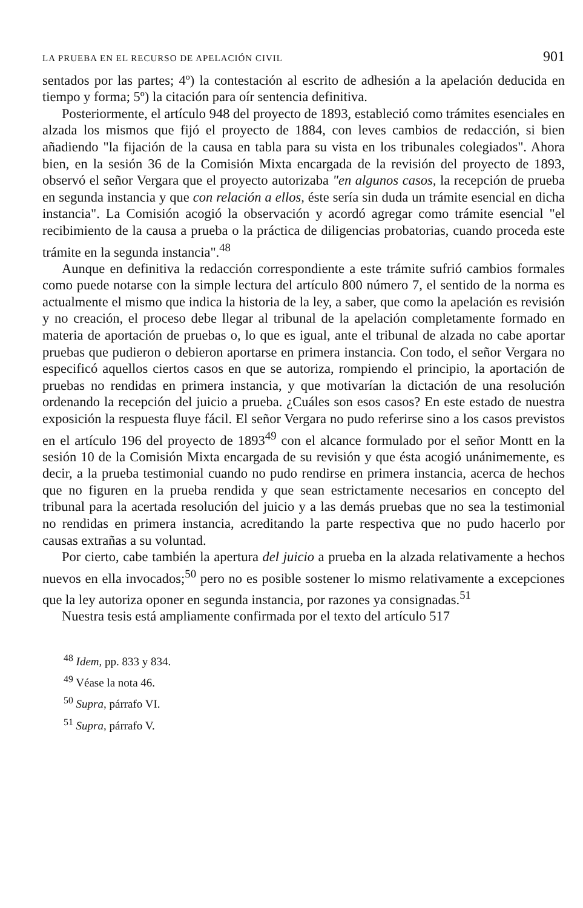LA PRUEBA EN EL RECURSO DE APELACIÓN CIVIL 901
sentados por las partes; 4º) la contestación al escrito de adhesión a la apelación deducida en tiempo y forma; 5º) la citación para oír sentencia definitiva.
Posteriormente, el artículo 948 del proyecto de 1893, estableció como trámites esenciales en alzada los mismos que fijó el proyecto de 1884, con leves cambios de redacción, si bien añadiendo "la fijación de la causa en tabla para su vista en los tribunales colegiados". Ahora bien, en la sesión 36 de la Comisión Mixta encargada de la revisión del proyecto de 1893, observó el señor Vergara que el proyecto autorizaba "en algunos casos, la recepción de prueba en segunda instancia y que con relación a ellos, éste sería sin duda un trámite esencial en dicha instancia". La Comisión acogió la observación y acordó agregar como trámite esencial "el recibimiento de la causa a prueba o la práctica de diligencias probatorias, cuando proceda este trámite en la segunda instancia".<sup>48</sup>
Aunque en definitiva la redacción correspondiente a este trámite sufrió cambios formales como puede notarse con la simple lectura del artículo 800 número 7, el sentido de la norma es actualmente el mismo que indica la historia de la ley, a saber, que como la apelación es revisión y no creación, el proceso debe llegar al tribunal de la apelación completamente formado en materia de aportación de pruebas o, lo que es igual, ante el tribunal de alzada no cabe aportar pruebas que pudieron o debieron aportarse en primera instancia. Con todo, el señor Vergara no especificó aquellos ciertos casos en que se autoriza, rompiendo el principio, la aportación de pruebas no rendidas en primera instancia, y que motivarían la dictación de una resolución ordenando la recepción del juicio a prueba. ¿Cuáles son esos casos? En este estado de nuestra exposición la respuesta fluye fácil. El señor Vergara no pudo referirse sino a los casos previstos en el artículo 196 del proyecto de 1893<sup>49</sup> con el alcance formulado por el señor Montt en la sesión 10 de la Comisión Mixta encargada de su revisión y que ésta acogió unánimemente, es decir, a la prueba testimonial cuando no pudo rendirse en primera instancia, acerca de hechos que no figuren en la prueba rendida y que sean estrictamente necesarios en concepto del tribunal para la acertada resolución del juicio y a las demás pruebas que no sea la testimonial no rendidas en primera instancia, acreditando la parte respectiva que no pudo hacerlo por causas extrañas a su voluntad.
Por cierto, cabe también la apertura del juicio a prueba en la alzada relativamente a hechos nuevos en ella invocados;<sup>50</sup> pero no es posible sostener lo mismo relativamente a excepciones que la ley autoriza oponer en segunda instancia, por razones ya consignadas.<sup>51</sup>
Nuestra tesis está ampliamente confirmada por el texto del artículo 517
<sup>48</sup> Idem, pp. 833 y 834.
<sup>49</sup> Véase la nota 46.
<sup>50</sup> Supra, párrafo VI.
<sup>51</sup> Supra, párrafo V.